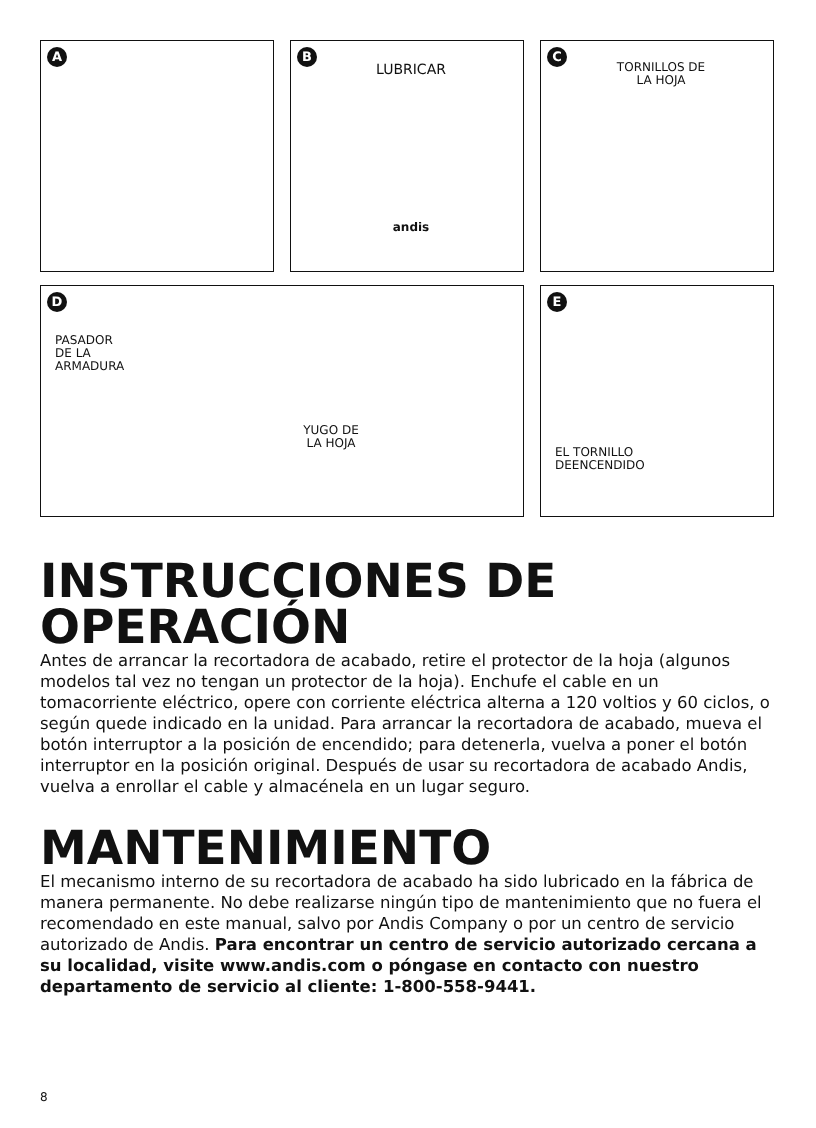A
B
LUBRICAR
andis
C
TORNILLOS DE
LA HOJA
D
PASADOR
DE LA
ARMADURA
YUGO DE
LA HOJA
E
EL TORNILLO
DEENCENDIDO
INSTRUCCIONES DE OPERACIÓN
Antes de arrancar la recortadora de acabado, retire el protector de la hoja (algunos modelos tal vez no tengan un protector de la hoja). Enchufe el cable en un tomacorriente eléctrico, opere con corriente eléctrica alterna a 120 voltios y 60 ciclos, o según quede indicado en la unidad. Para arrancar la recortadora de acabado, mueva el botón interruptor a la posición de encendido; para detenerla, vuelva a poner el botón interruptor en la posición original. Después de usar su recortadora de acabado Andis, vuelva a enrollar el cable y almacénela en un lugar seguro.
MANTENIMIENTO
El mecanismo interno de su recortadora de acabado ha sido lubricado en la fábrica de manera permanente. No debe realizarse ningún tipo de mantenimiento que no fuera el recomendado en este manual, salvo por Andis Company o por un centro de servicio autorizado de Andis. Para encontrar un centro de servicio autorizado cercana a su localidad, visite www.andis.com o póngase en contacto con nuestro departamento de servicio al cliente: 1-800-558-9441.
8